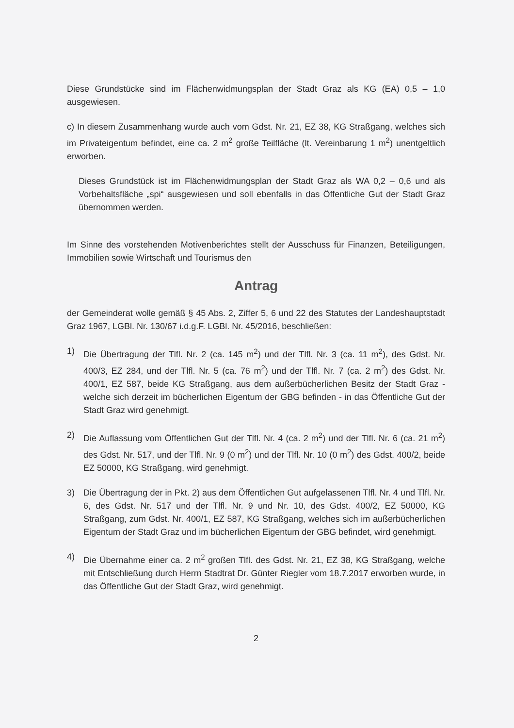Diese Grundstücke sind im Flächenwidmungsplan der Stadt Graz als KG (EA) 0,5 – 1,0 ausgewiesen.
c) In diesem Zusammenhang wurde auch vom Gdst. Nr. 21, EZ 38, KG Straßgang, welches sich im Privateigentum befindet, eine ca. 2 m<sup>2</sup> große Teilfläche (lt. Vereinbarung 1 m<sup>2</sup>) unentgeltlich erworben.
Dieses Grundstück ist im Flächenwidmungsplan der Stadt Graz als WA 0,2 – 0,6 und als Vorbehaltsfläche „spi“ ausgewiesen und soll ebenfalls in das Öffentliche Gut der Stadt Graz übernommen werden.
Im Sinne des vorstehenden Motivenberichtes stellt der Ausschuss für Finanzen, Beteiligungen, Immobilien sowie Wirtschaft und Tourismus den
Antrag
der Gemeinderat wolle gemäß § 45 Abs. 2, Ziffer 5, 6 und 22 des Statutes der Landeshauptstadt Graz 1967, LGBl. Nr. 130/67 i.d.g.F. LGBl. Nr. 45/2016, beschließen:
1) Die Übertragung der Tlfl. Nr. 2 (ca. 145 m<sup>2</sup>) und der Tlfl. Nr. 3 (ca. 11 m<sup>2</sup>), des Gdst. Nr. 400/3, EZ 284, und der Tlfl. Nr. 5 (ca. 76 m<sup>2</sup>) und der Tlfl. Nr. 7 (ca. 2 m<sup>2</sup>) des Gdst. Nr. 400/1, EZ 587, beide KG Straßgang, aus dem außerbücherlichen Besitz der Stadt Graz - welche sich derzeit im bücherlichen Eigentum der GBG befinden - in das Öffentliche Gut der Stadt Graz wird genehmigt.
2) Die Auflassung vom Öffentlichen Gut der Tlfl. Nr. 4 (ca. 2 m<sup>2</sup>) und der Tlfl. Nr. 6 (ca. 21 m<sup>2</sup>) des Gdst. Nr. 517, und der Tlfl. Nr. 9 (0 m<sup>2</sup>) und der Tlfl. Nr. 10 (0 m<sup>2</sup>) des Gdst. 400/2, beide EZ 50000, KG Straßgang, wird genehmigt.
3) Die Übertragung der in Pkt. 2) aus dem Öffentlichen Gut aufgelassenen Tlfl. Nr. 4 und Tlfl. Nr. 6, des Gdst. Nr. 517 und der Tlfl. Nr. 9 und Nr. 10, des Gdst. 400/2, EZ 50000, KG Straßgang, zum Gdst. Nr. 400/1, EZ 587, KG Straßgang, welches sich im außerbücherlichen Eigentum der Stadt Graz und im bücherlichen Eigentum der GBG befindet, wird genehmigt.
4) Die Übernahme einer ca. 2 m<sup>2</sup> großen Tlfl. des Gdst. Nr. 21, EZ 38, KG Straßgang, welche mit Entschließung durch Herrn Stadtrat Dr. Günter Riegler vom 18.7.2017 erworben wurde, in das Öffentliche Gut der Stadt Graz, wird genehmigt.
2